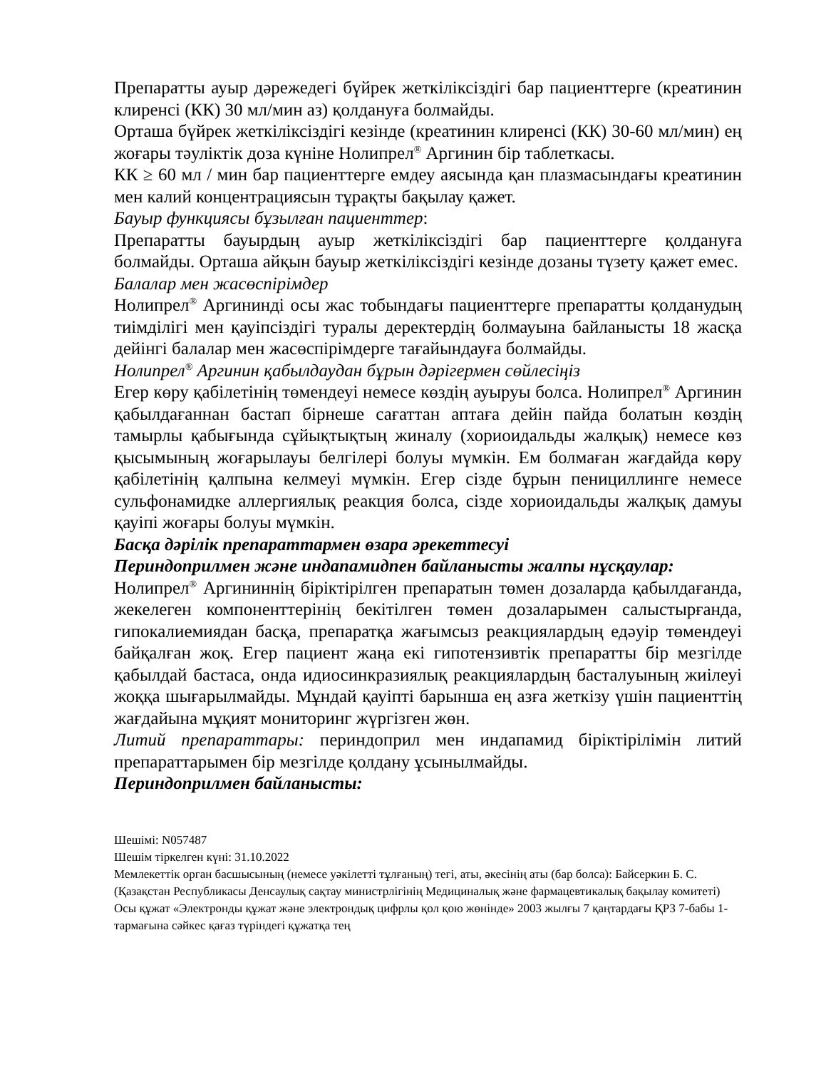Препаратты ауыр дәрежедегі бүйрек жеткіліксіздігі бар пациенттерге (креатинин клиренсі (КК) 30 мл/мин аз) қолдануға болмайды.
Орташа бүйрек жеткіліксіздігі кезінде (креатинин клиренсі (КК) 30-60 мл/мин) ең жоғары тәуліктік доза күніне Нолипрел<sup>®</sup> Аргинин бір таблеткасы.
КК ≥ 60 мл / мин бар пациенттерге емдеу аясында қан плазмасындағы креатинин мен калий концентрациясын тұрақты бақылау қажет.
Бауыр функциясы бұзылған пациенттер:
Препаратты бауырдың ауыр жеткіліксіздігі бар пациенттерге қолдануға болмайды. Орташа айқын бауыр жеткіліксіздігі кезінде дозаны түзету қажет емес.
Балалар мен жасөспірімдер
Нолипрел<sup>®</sup> Аргининді осы жас тобындағы пациенттерге препаратты қолданудың тиімділігі мен қауіпсіздігі туралы деректердің болмауына байланысты 18 жасқа дейінгі балалар мен жасөспірімдерге тағайындауға болмайды.
Нолипрел<sup>®</sup> Аргинин қабылдаудан бұрын дәрігермен сөйлесіңіз
Егер көру қабілетінің төмендеуі немесе көздің ауыруы болса. Нолипрел<sup>®</sup> Аргинин қабылдағаннан бастап бірнеше сағаттан аптаға дейін пайда болатын көздің тамырлы қабығында сұйықтықтың жиналу (хориоидальды жалқық) немесе көз қысымының жоғарылауы белгілері болуы мүмкін. Ем болмаған жағдайда көру қабілетінің қалпына келмеуі мүмкін. Егер сізде бұрын пенициллинге немесе сульфонамидке аллергиялық реакция болса, сізде хориоидальды жалқық дамуы қауіпі жоғары болуы мүмкін.
Басқа дәрілік препараттармен өзара әрекеттесуі
Периндоприлмен және индапамидпен байланысты жалпы нұсқаулар:
Нолипрел<sup>®</sup> Аргининнің біріктірілген препаратын төмен дозаларда қабылдағанда, жекелеген компоненттерінің бекітілген төмен дозаларымен салыстырғанда, гипокалиемиядан басқа, препаратқа жағымсыз реакциялардың едәуір төмендеуі байқалған жоқ. Егер пациент жаңа екі гипотензивтік препаратты бір мезгілде қабылдай бастаса, онда идиосинкразиялық реакциялардың басталуының жиілеуі жоққа шығарылмайды. Мұндай қауіпті барынша ең азға жеткізу үшін пациенттің жағдайына мұқият мониторинг жүргізген жөн.
Литий препараттары: периндоприл мен индапамид біріктірілімін литий препараттарымен бір мезгілде қолдану ұсынылмайды.
Периндоприлмен байланысты:
Шешімі: N057487
Шешім тіркелген күні: 31.10.2022
Мемлекеттік орган басшысының (немесе уәкілетті тұлғаның) тегі, аты, әкесінің аты (бар болса): Байсеркин Б. С.
(Қазақстан Республикасы Денсаулық сақтау министрлігінің Медициналық және фармацевтикалық бақылау комитеті)
Осы құжат «Электронды құжат және электрондық цифрлы қол қою жөнінде» 2003 жылғы 7 қаңтардағы ҚРЗ 7-бабы 1-тармағына сәйкес қағаз түріндегі құжатқа тең